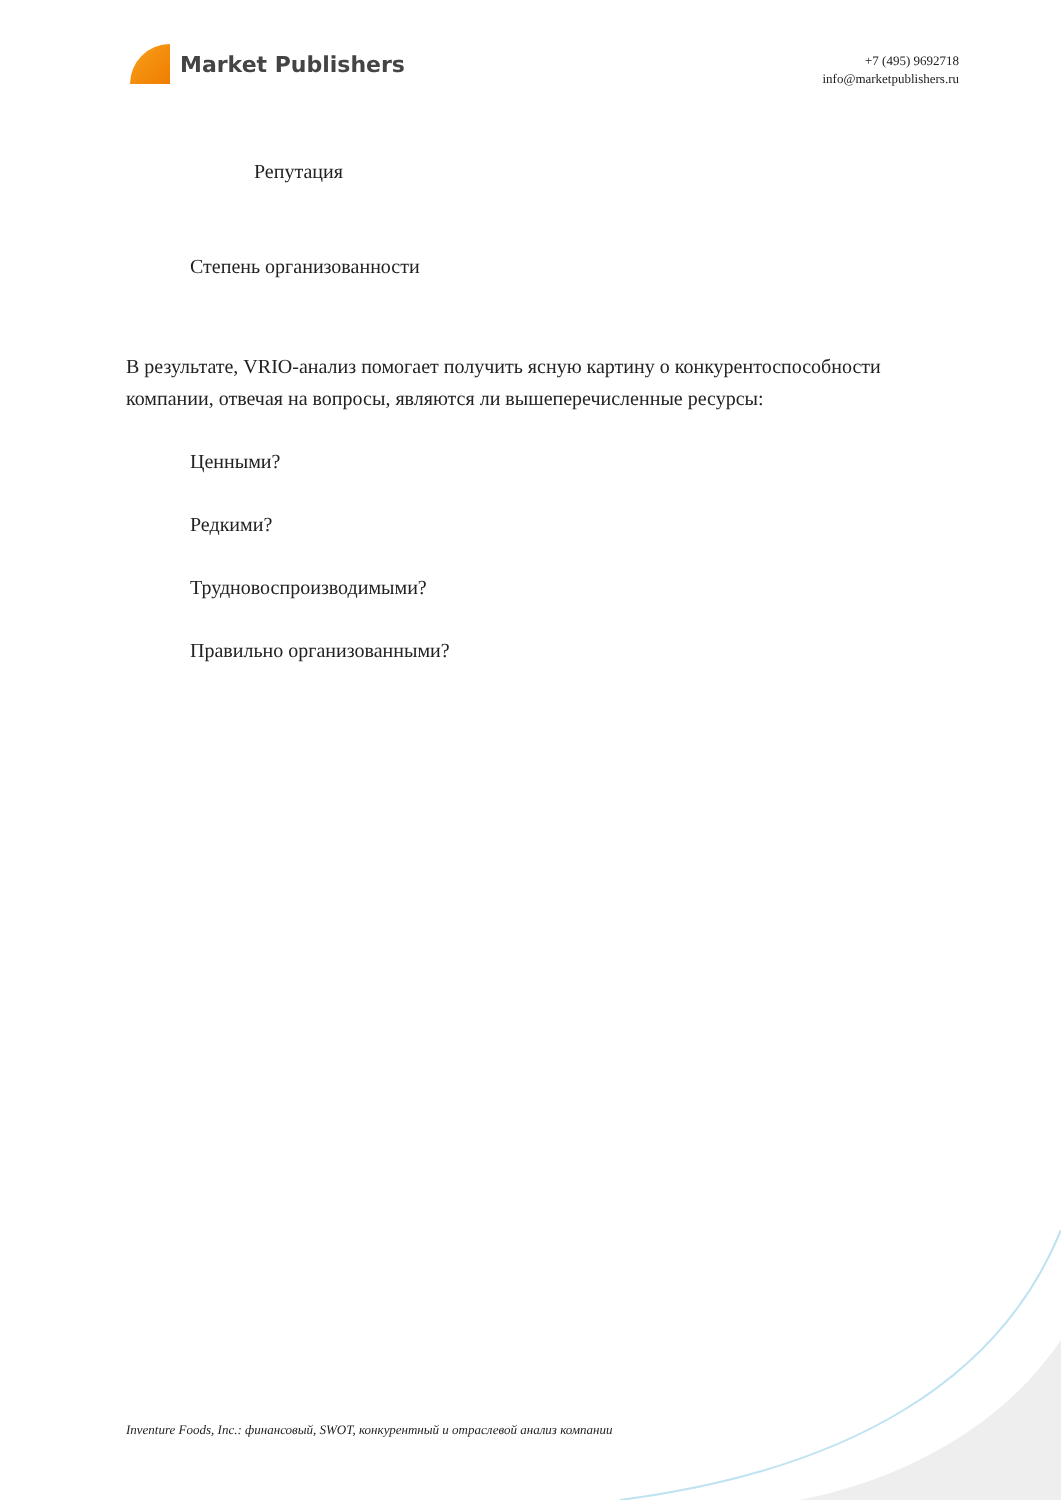Market Publishers
+7 (495) 9692718
info@marketpublishers.ru
Репутация
Степень организованности
В результате, VRIO-анализ помогает получить ясную картину о конкурентоспособности компании, отвечая на вопросы, являются ли вышеперечисленные ресурсы:
Ценными?
Редкими?
Трудновоспроизводимыми?
Правильно организованными?
Inventure Foods, Inc.: финансовый, SWOT, конкурентный и отраслевой анализ компании